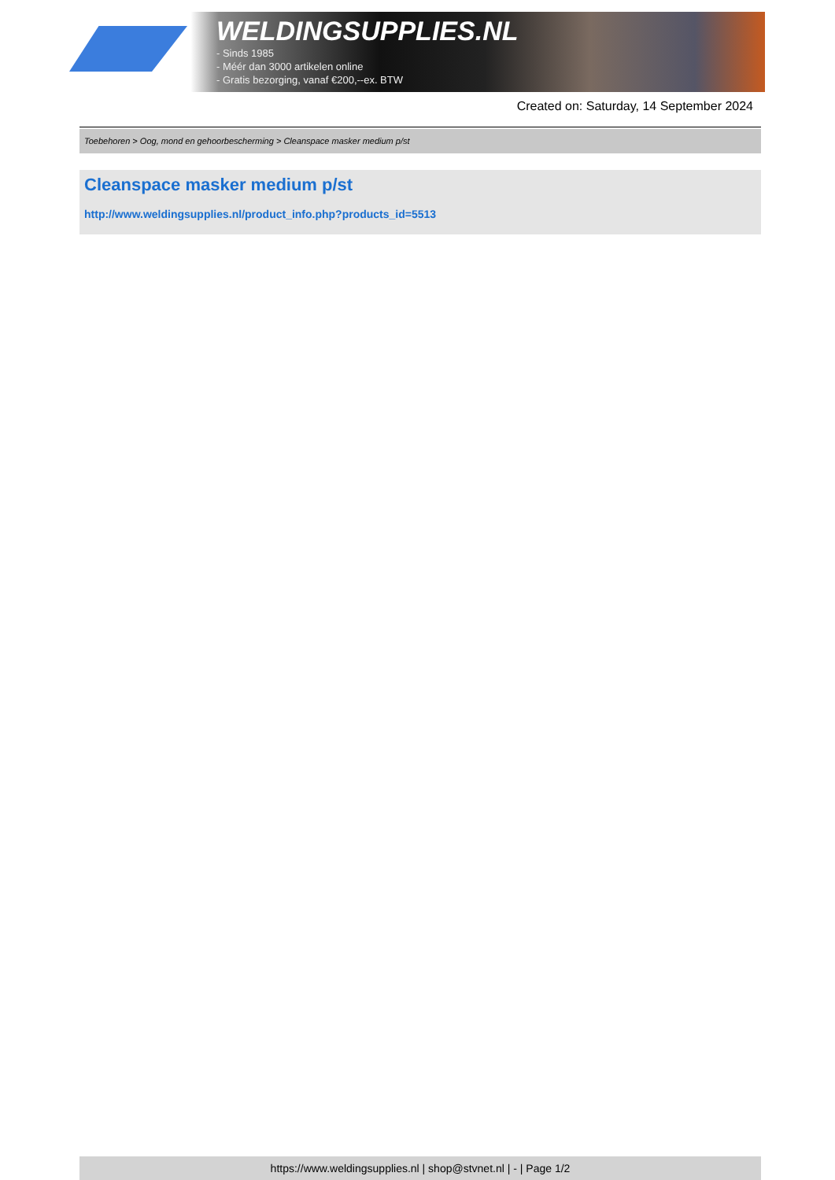WELDINGSUPPLIES.NL
- Sinds 1985
- Méér dan 3000 artikelen online
- Gratis bezorging, vanaf €200,--ex. BTW
Created on: Saturday, 14 September 2024
Toebehoren > Oog, mond en gehoorbescherming > Cleanspace masker medium p/st
Cleanspace masker medium p/st
http://www.weldingsupplies.nl/product_info.php?products_id=5513
https://www.weldingsupplies.nl | shop@stvnet.nl | - | Page 1/2